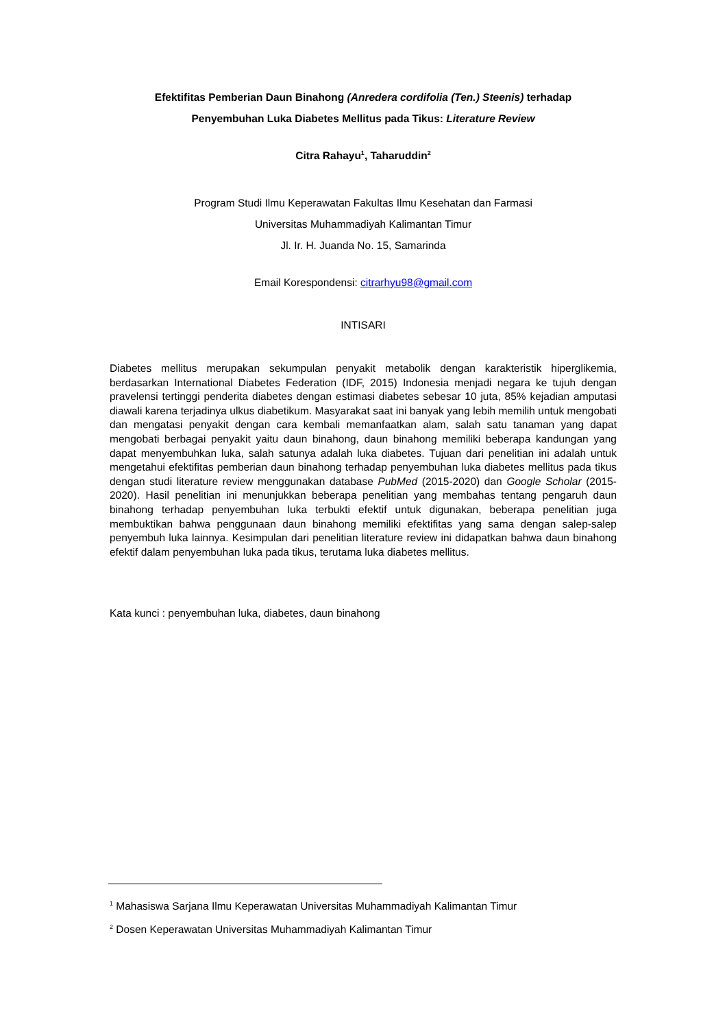Efektifitas Pemberian Daun Binahong (Anredera cordifolia (Ten.) Steenis) terhadap
Penyembuhan Luka Diabetes Mellitus pada Tikus: Literature Review
Citra Rahayu<sup>1</sup>, Taharuddin<sup>2</sup>
Program Studi Ilmu Keperawatan Fakultas Ilmu Kesehatan dan Farmasi
Universitas Muhammadiyah Kalimantan Timur
Jl. Ir. H. Juanda No. 15, Samarinda
Email Korespondensi: citrarhyu98@gmail.com
INTISARI
Diabetes mellitus merupakan sekumpulan penyakit metabolik dengan karakteristik hiperglikemia, berdasarkan International Diabetes Federation (IDF, 2015) Indonesia menjadi negara ke tujuh dengan pravelensi tertinggi penderita diabetes dengan estimasi diabetes sebesar 10 juta, 85% kejadian amputasi diawali karena terjadinya ulkus diabetikum. Masyarakat saat ini banyak yang lebih memilih untuk mengobati dan mengatasi penyakit dengan cara kembali memanfaatkan alam, salah satu tanaman yang dapat mengobati berbagai penyakit yaitu daun binahong, daun binahong memiliki beberapa kandungan yang dapat menyembuhkan luka, salah satunya adalah luka diabetes. Tujuan dari penelitian ini adalah untuk mengetahui efektifitas pemberian daun binahong terhadap penyembuhan luka diabetes mellitus pada tikus dengan studi literature review menggunakan database PubMed (2015-2020) dan Google Scholar (2015-2020). Hasil penelitian ini menunjukkan beberapa penelitian yang membahas tentang pengaruh daun binahong terhadap penyembuhan luka terbukti efektif untuk digunakan, beberapa penelitian juga membuktikan bahwa penggunaan daun binahong memiliki efektifitas yang sama dengan salep-salep penyembuh luka lainnya. Kesimpulan dari penelitian literature review ini didapatkan bahwa daun binahong efektif dalam penyembuhan luka pada tikus, terutama luka diabetes mellitus.
Kata kunci : penyembuhan luka, diabetes, daun binahong
<sup>1</sup> Mahasiswa Sarjana Ilmu Keperawatan Universitas Muhammadiyah Kalimantan Timur
<sup>2</sup> Dosen Keperawatan Universitas Muhammadiyah Kalimantan Timur